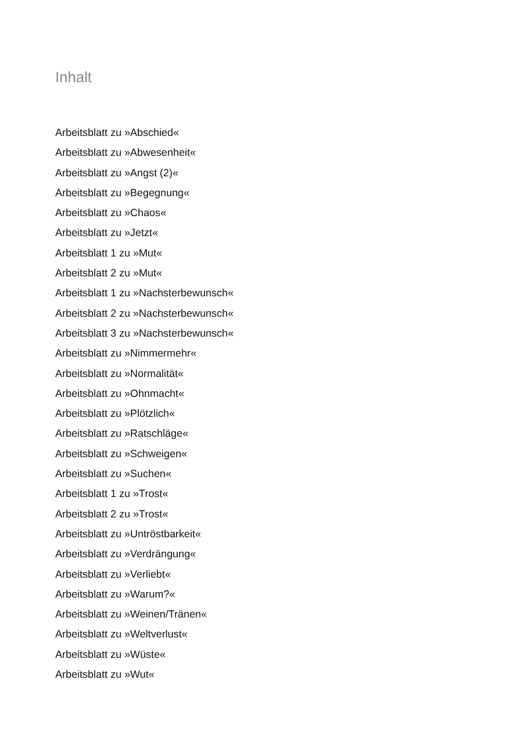Inhalt
Arbeitsblatt zu »Abschied«
Arbeitsblatt zu »Abwesenheit«
Arbeitsblatt zu »Angst (2)«
Arbeitsblatt zu »Begegnung«
Arbeitsblatt zu »Chaos«
Arbeitsblatt zu »Jetzt«
Arbeitsblatt 1 zu »Mut«
Arbeitsblatt 2 zu »Mut«
Arbeitsblatt 1 zu »Nachsterbewunsch«
Arbeitsblatt 2 zu »Nachsterbewunsch«
Arbeitsblatt 3 zu »Nachsterbewunsch«
Arbeitsblatt zu »Nimmermehr«
Arbeitsblatt zu »Normalität«
Arbeitsblatt zu »Ohnmacht«
Arbeitsblatt zu »Plötzlich«
Arbeitsblatt zu »Ratschläge«
Arbeitsblatt zu »Schweigen«
Arbeitsblatt zu »Suchen«
Arbeitsblatt 1 zu »Trost«
Arbeitsblatt 2 zu »Trost«
Arbeitsblatt zu »Untröstbarkeit«
Arbeitsblatt zu »Verdrängung«
Arbeitsblatt zu »Verliebt«
Arbeitsblatt zu »Warum?«
Arbeitsblatt zu »Weinen/Tränen«
Arbeitsblatt zu »Weltverlust«
Arbeitsblatt zu »Wüste«
Arbeitsblatt zu »Wut«